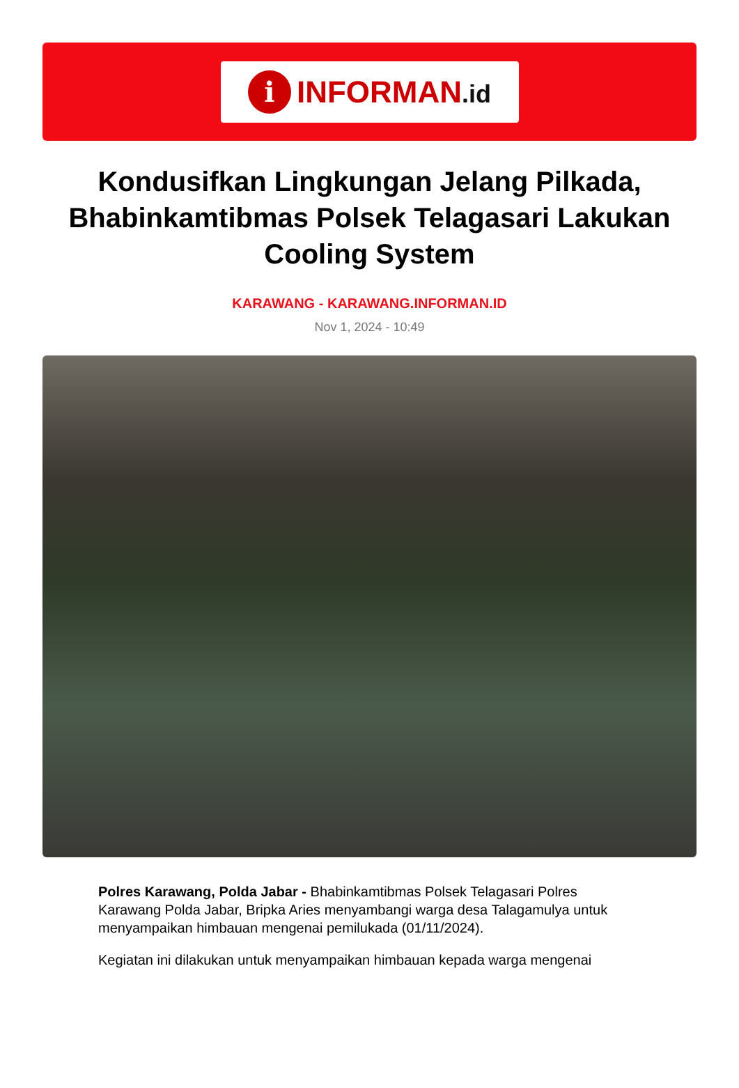i
INFORMAN.id
Kondusifkan Lingkungan Jelang Pilkada, Bhabinkamtibmas Polsek Telagasari Lakukan Cooling System
KARAWANG - KARAWANG.INFORMAN.ID
Nov 1, 2024 - 10:49
Polres Karawang, Polda Jabar - Bhabinkamtibmas Polsek Telagasari Polres Karawang Polda Jabar, Bripka Aries menyambangi warga desa Talagamulya untuk menyampaikan himbauan mengenai pemilukada (01/11/2024).
Kegiatan ini dilakukan untuk menyampaikan himbauan kepada warga mengenai